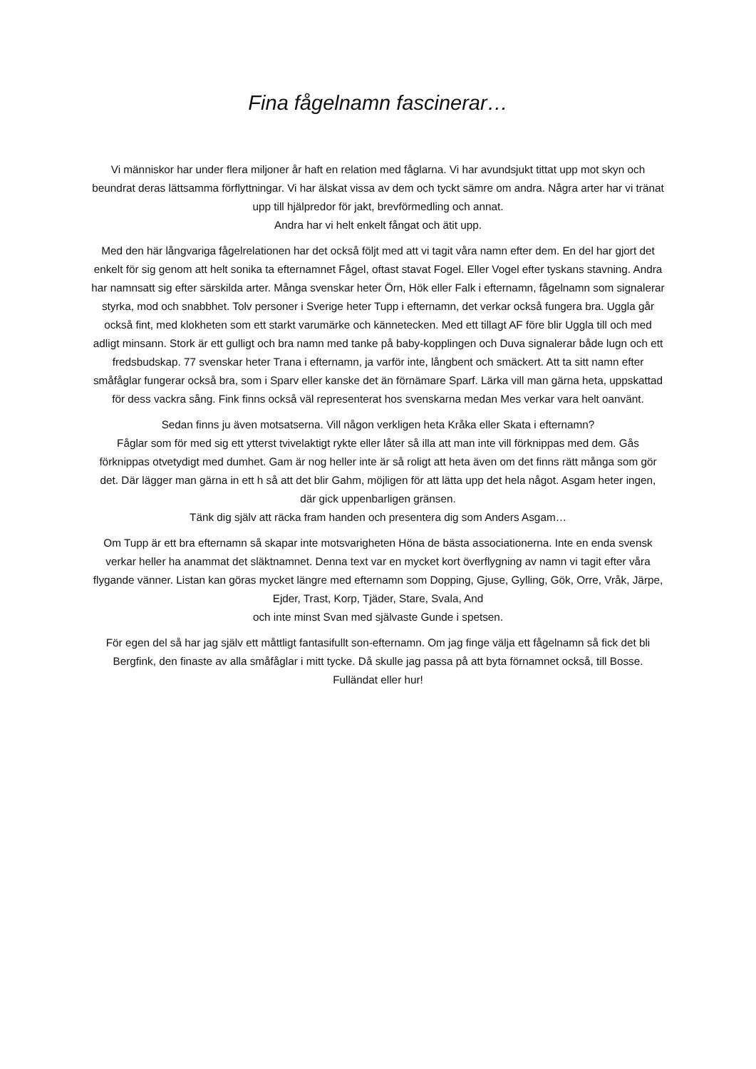Fina fågelnamn fascinerar…
Vi människor har under flera miljoner år haft en relation med fåglarna. Vi har avundsjukt tittat upp mot skyn och beundrat deras lättsamma förflyttningar. Vi har älskat vissa av dem och tyckt sämre om andra. Några arter har vi tränat upp till hjälpredor för jakt, brevförmedling och annat.
Andra har vi helt enkelt fångat och ätit upp.
Med den här långvariga fågelrelationen har det också följt med att vi tagit våra namn efter dem. En del har gjort det enkelt för sig genom att helt sonika ta efternamnet Fågel, oftast stavat Fogel. Eller Vogel efter tyskans stavning. Andra har namnsatt sig efter särskilda arter. Många svenskar heter Örn, Hök eller Falk i efternamn, fågelnamn som signalerar styrka, mod och snabbhet. Tolv personer i Sverige heter Tupp i efternamn, det verkar också fungera bra. Uggla går också fint, med klokheten som ett starkt varumärke och kännetecken. Med ett tillagt AF före blir Uggla till och med adligt minsann. Stork är ett gulligt och bra namn med tanke på baby-kopplingen och Duva signalerar både lugn och ett fredsbudskap. 77 svenskar heter Trana i efternamn, ja varför inte, långbent och smäckert. Att ta sitt namn efter småfåglar fungerar också bra, som i Sparv eller kanske det än förnämare Sparf. Lärka vill man gärna heta, uppskattad för dess vackra sång. Fink finns också väl representerat hos svenskarna medan Mes verkar vara helt oanvänt.
Sedan finns ju även motsatserna. Vill någon verkligen heta Kråka eller Skata i efternamn?
Fåglar som för med sig ett ytterst tvivelaktigt rykte eller låter så illa att man inte vill förknippas med dem. Gås förknippas otvetydigt med dumhet. Gam är nog heller inte är så roligt att heta även om det finns rätt många som gör det. Där lägger man gärna in ett h så att det blir Gahm, möjligen för att lätta upp det hela något. Asgam heter ingen, där gick uppenbarligen gränsen.
Tänk dig själv att räcka fram handen och presentera dig som Anders Asgam…
Om Tupp är ett bra efternamn så skapar inte motsvarigheten Höna de bästa associationerna. Inte en enda svensk verkar heller ha anammat det släktnamnet. Denna text var en mycket kort överflygning av namn vi tagit efter våra flygande vänner. Listan kan göras mycket längre med efternamn som Dopping, Gjuse, Gylling, Gök, Orre, Vråk, Järpe, Ejder, Trast, Korp, Tjäder, Stare, Svala, And
och inte minst Svan med självaste Gunde i spetsen.
För egen del så har jag själv ett måttligt fantasifullt son-efternamn. Om jag finge välja ett fågelnamn så fick det bli Bergfink, den finaste av alla småfåglar i mitt tycke. Då skulle jag passa på att byta förnamnet också, till Bosse. Fulländat eller hur!